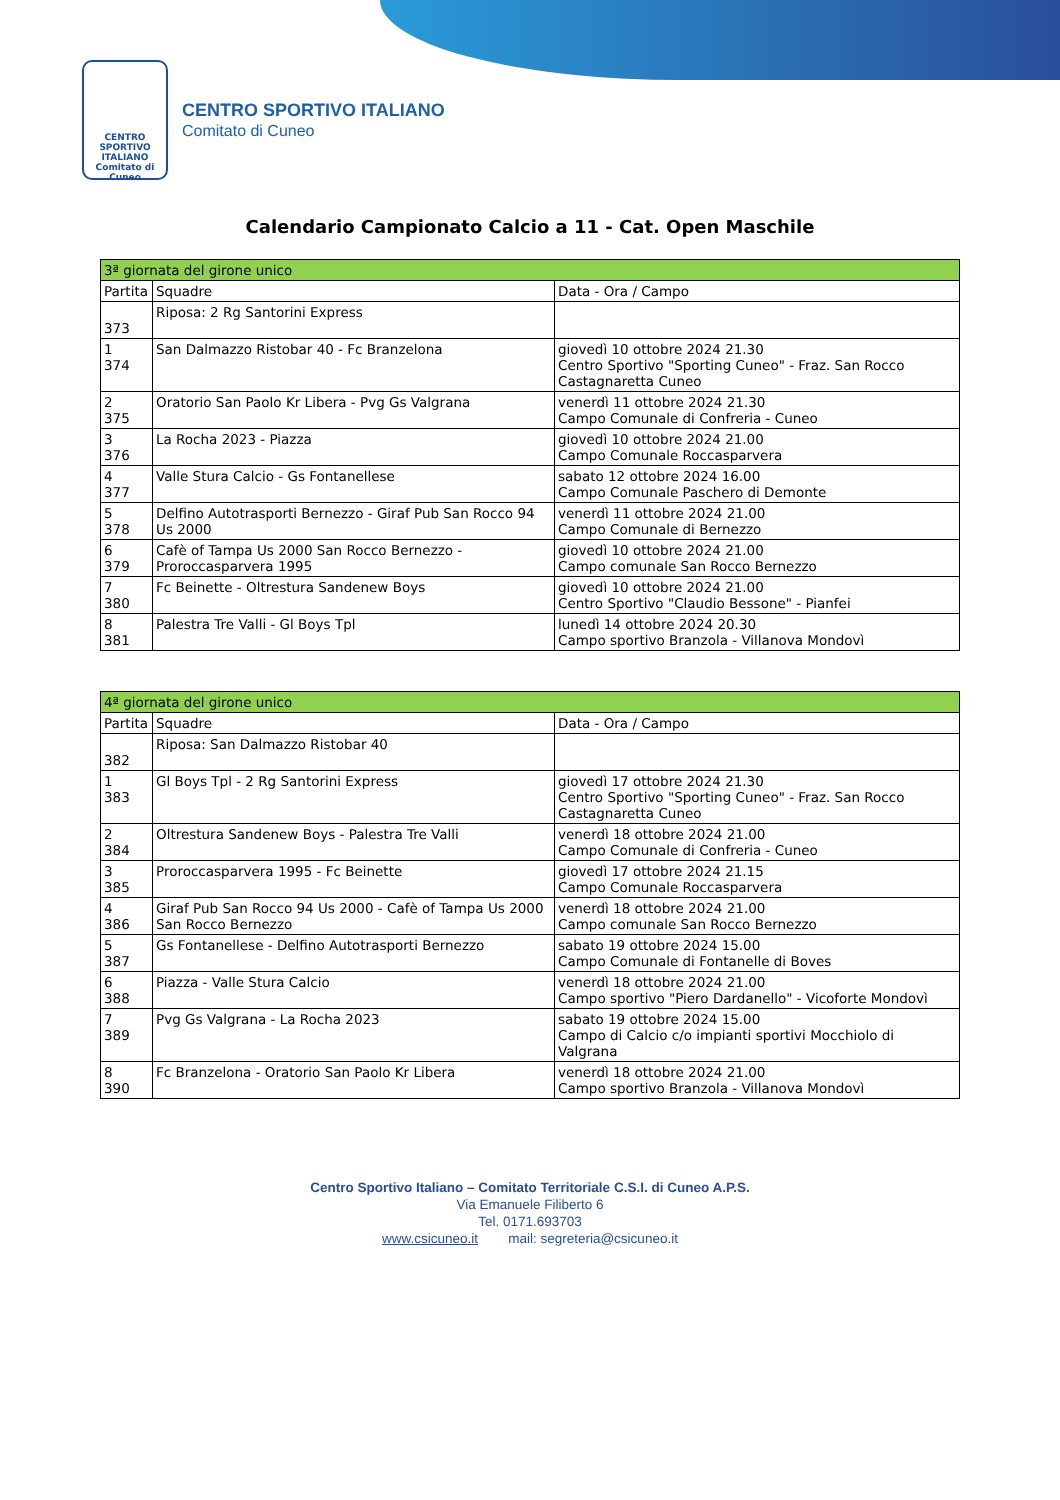CENTRO SPORTIVO ITALIANO
Comitato di Cuneo
CENTRO SPORTIVO ITALIANO
Comitato di Cuneo
Calendario Campionato Calcio a 11 - Cat. Open Maschile
| 3ª giornata del girone unico | | |
| --- | --- | --- |
| Partita | Squadre | Data - Ora / Campo |
| 373 | Riposa: 2 Rg Santorini Express | |
| 1 374 | San Dalmazzo Ristobar 40 - Fc Branzelona | giovedì 10 ottobre 2024 21.30 Centro Sportivo "Sporting Cuneo" - Fraz. San Rocco Castagnaretta Cuneo |
| 2 375 | Oratorio San Paolo Kr Libera - Pvg Gs Valgrana | venerdì 11 ottobre 2024 21.30 Campo Comunale di Confreria - Cuneo |
| 3 376 | La Rocha 2023 - Piazza | giovedì 10 ottobre 2024 21.00 Campo Comunale Roccasparvera |
| 4 377 | Valle Stura Calcio - Gs Fontanellese | sabato 12 ottobre 2024 16.00 Campo Comunale Paschero di Demonte |
| 5 378 | Delfino Autotrasporti Bernezzo - Giraf Pub San Rocco 94 Us 2000 | venerdì 11 ottobre 2024 21.00 Campo Comunale di Bernezzo |
| 6 379 | Cafè of Tampa Us 2000 San Rocco Bernezzo - Proroccasparvera 1995 | giovedì 10 ottobre 2024 21.00 Campo comunale San Rocco Bernezzo |
| 7 380 | Fc Beinette - Oltrestura Sandenew Boys | giovedì 10 ottobre 2024 21.00 Centro Sportivo "Claudio Bessone" - Pianfei |
| 8 381 | Palestra Tre Valli - Gl Boys Tpl | lunedì 14 ottobre 2024 20.30 Campo sportivo Branzola - Villanova Mondovì |
| 4ª giornata del girone unico | | |
| --- | --- | --- |
| Partita | Squadre | Data - Ora / Campo |
| 382 | Riposa: San Dalmazzo Ristobar 40 | |
| 1 383 | Gl Boys Tpl - 2 Rg Santorini Express | giovedì 17 ottobre 2024 21.30 Centro Sportivo "Sporting Cuneo" - Fraz. San Rocco Castagnaretta Cuneo |
| 2 384 | Oltrestura Sandenew Boys - Palestra Tre Valli | venerdì 18 ottobre 2024 21.00 Campo Comunale di Confreria - Cuneo |
| 3 385 | Proroccasparvera 1995 - Fc Beinette | giovedì 17 ottobre 2024 21.15 Campo Comunale Roccasparvera |
| 4 386 | Giraf Pub San Rocco 94 Us 2000 - Cafè of Tampa Us 2000 San Rocco Bernezzo | venerdì 18 ottobre 2024 21.00 Campo comunale San Rocco Bernezzo |
| 5 387 | Gs Fontanellese - Delfino Autotrasporti Bernezzo | sabato 19 ottobre 2024 15.00 Campo Comunale di Fontanelle di Boves |
| 6 388 | Piazza - Valle Stura Calcio | venerdì 18 ottobre 2024 21.00 Campo sportivo "Piero Dardanello" - Vicoforte Mondovì |
| 7 389 | Pvg Gs Valgrana - La Rocha 2023 | sabato 19 ottobre 2024 15.00 Campo di Calcio c/o impianti sportivi Mocchiolo di Valgrana |
| 8 390 | Fc Branzelona - Oratorio San Paolo Kr Libera | venerdì 18 ottobre 2024 21.00 Campo sportivo Branzola - Villanova Mondovì |
Centro Sportivo Italiano – Comitato Territoriale C.S.I. di Cuneo A.P.S.
Via Emanuele Filiberto 6
Tel. 0171.693703
www.csicuneo.it mail: segreteria@csicuneo.it